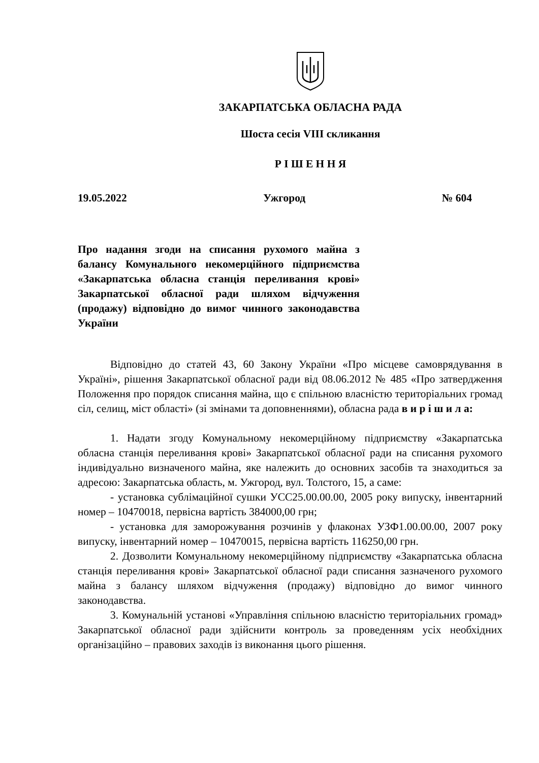ЗАКАРПАТСЬКА ОБЛАСНА РАДА
Шоста сесія VIII скликання
Р І Ш Е Н Н Я
19.05.2022 Ужгород № 604
Про надання згоди на списання рухомого майна з балансу Комунального некомерційного підприємства «Закарпатська обласна станція переливання крові» Закарпатської обласної ради шляхом відчуження (продажу) відповідно до вимог чинного законодавства України
Відповідно до статей 43, 60 Закону України «Про місцеве самоврядування в Україні», рішення Закарпатської обласної ради від 08.06.2012 № 485 «Про затвердження Положення про порядок списання майна, що є спільною власністю територіальних громад сіл, селищ, міст області» (зі змінами та доповненнями), обласна рада в и р і ш и л а:
1. Надати згоду Комунальному некомерційному підприємству «Закарпатська обласна станція переливання крові» Закарпатської обласної ради на списання рухомого індивідуально визначеного майна, яке належить до основних засобів та знаходиться за адресою: Закарпатська область, м. Ужгород, вул. Толстого, 15, а саме:
- установка сублімаційної сушки УСС25.00.00.00, 2005 року випуску, інвентарний номер – 10470018, первісна вартість 384000,00 грн;
- установка для заморожування розчинів у флаконах УЗФ1.00.00.00, 2007 року випуску, інвентарний номер – 10470015, первісна вартість 116250,00 грн.
2. Дозволити Комунальному некомерційному підприємству «Закарпатська обласна станція переливання крові» Закарпатської обласної ради списання зазначеного рухомого майна з балансу шляхом відчуження (продажу) відповідно до вимог чинного законодавства.
3. Комунальній установі «Управління спільною власністю територіальних громад» Закарпатської обласної ради здійснити контроль за проведенням усіх необхідних організаційно – правових заходів із виконання цього рішення.